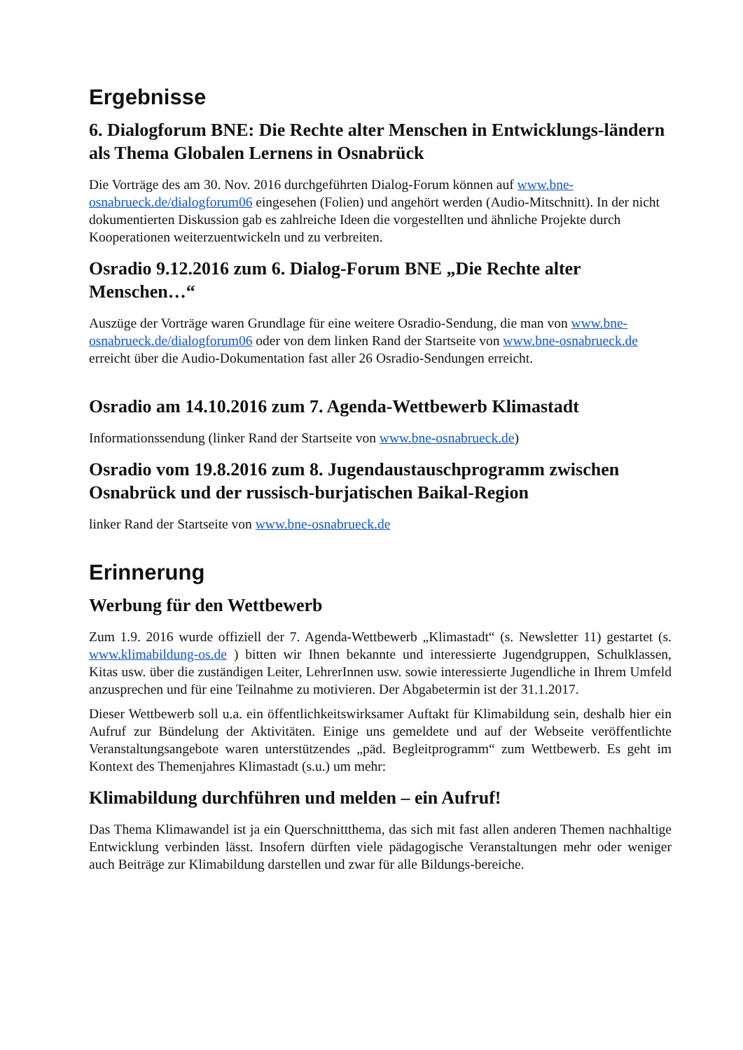Ergebnisse
6. Dialogforum BNE: Die Rechte alter Menschen in Entwicklungs-ländern als Thema Globalen Lernens in Osnabrück
Die Vorträge des am 30. Nov. 2016 durchgeführten Dialog-Forum können auf www.bne-osnabrueck.de/dialogforum06 eingesehen (Folien) und angehört werden (Audio-Mitschnitt). In der nicht dokumentierten Diskussion gab es zahlreiche Ideen die vorgestellten und ähnliche Projekte durch Kooperationen weiterzuentwickeln und zu verbreiten.
Osradio 9.12.2016 zum 6. Dialog-Forum BNE „Die Rechte alter Menschen…“
Auszüge der Vorträge waren Grundlage für eine weitere Osradio-Sendung, die man von www.bne-osnabrueck.de/dialogforum06 oder von dem linken Rand der Startseite von www.bne-osnabrueck.de erreicht über die Audio-Dokumentation fast aller 26 Osradio-Sendungen erreicht.
Osradio am 14.10.2016 zum 7. Agenda-Wettbewerb Klimastadt
Informationssendung (linker Rand der Startseite von www.bne-osnabrueck.de)
Osradio vom 19.8.2016 zum 8. Jugendaustauschprogramm zwischen Osnabrück und der russisch-burjatischen Baikal-Region
linker Rand der Startseite von www.bne-osnabrueck.de
Erinnerung
Werbung für den Wettbewerb
Zum 1.9. 2016 wurde offiziell der 7. Agenda-Wettbewerb „Klimastadt“ (s. Newsletter 11) gestartet (s. www.klimabildung-os.de ) bitten wir Ihnen bekannte und interessierte Jugendgruppen, Schulklassen, Kitas usw. über die zuständigen Leiter, LehrerInnen usw. sowie interessierte Jugendliche in Ihrem Umfeld anzusprechen und für eine Teilnahme zu motivieren. Der Abgabetermin ist der 31.1.2017.
Dieser Wettbewerb soll u.a. ein öffentlichkeitswirksamer Auftakt für Klimabildung sein, deshalb hier ein Aufruf zur Bündelung der Aktivitäten. Einige uns gemeldete und auf der Webseite veröffentlichte Veranstaltungsangebote waren unterstützendes „päd. Begleitprogramm“ zum Wettbewerb. Es geht im Kontext des Themenjahres Klimastadt (s.u.) um mehr:
Klimabildung durchführen und melden – ein Aufruf!
Das Thema Klimawandel ist ja ein Querschnittthema, das sich mit fast allen anderen Themen nachhaltige Entwicklung verbinden lässt. Insofern dürften viele pädagogische Veranstaltungen mehr oder weniger auch Beiträge zur Klimabildung darstellen und zwar für alle Bildungs-bereiche.